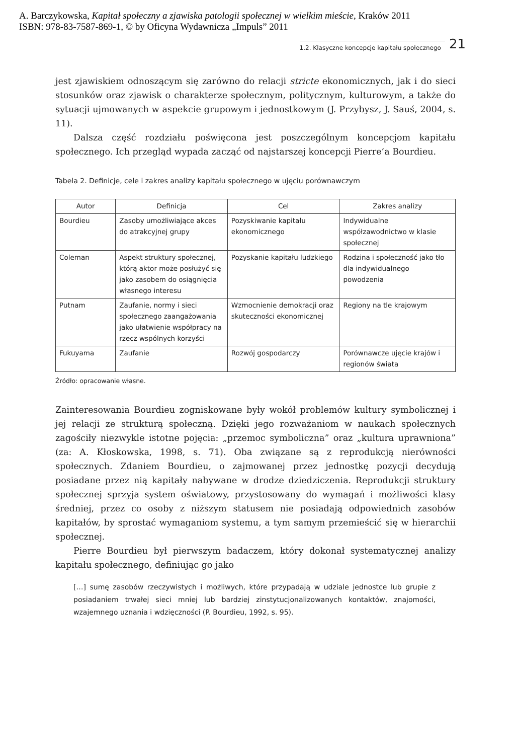A. Barczykowska, Kapitał społeczny a zjawiska patologii społecznej w wielkim mieście, Kraków 2011
ISBN: 978-83-7587-869-1, © by Oficyna Wydawnicza „Impuls” 2011
1.2. Klasyczne koncepcje kapitału społecznego 21
jest zjawiskiem odnoszącym się zarówno do relacji stricte ekonomicznych, jak i do sieci stosunków oraz zjawisk o charakterze społecznym, politycznym, kulturowym, a także do sytuacji ujmowanych w aspekcie grupowym i jednostkowym (J. Przybysz, J. Sauś, 2004, s. 11).
Dalsza część rozdziału poświęcona jest poszczególnym koncepcjom kapitału społecznego. Ich przegląd wypada zacząć od najstarszej koncepcji Pierre’a Bourdieu.
Tabela 2. Definicje, cele i zakres analizy kapitału społecznego w ujęciu porównawczym
| Autor | Definicja | Cel | Zakres analizy |
| --- | --- | --- | --- |
| Bourdieu | Zasoby umożliwiające akces do atrakcyjnej grupy | Pozyskiwanie kapitału ekonomicznego | Indywidualne współzawodnictwo w klasie społecznej |
| Coleman | Aspekt struktury społecznej, którą aktor może posłużyć się jako zasobem do osiągnięcia własnego interesu | Pozyskanie kapitału ludzkiego | Rodzina i społeczność jako tło dla indywidualnego powodzenia |
| Putnam | Zaufanie, normy i sieci społecznego zaangażowania jako ułatwienie współpracy na rzecz wspólnych korzyści | Wzmocnienie demokracji oraz skuteczności ekonomicznej | Regiony na tle krajowym |
| Fukuyama | Zaufanie | Rozwój gospodarczy | Porównawcze ujęcie krajów i regionów świata |
Źródło: opracowanie własne.
Zainteresowania Bourdieu zogniskowane były wokół problemów kultury symbolicznej i jej relacji ze strukturą społeczną. Dzięki jego rozważaniom w naukach społecznych zagościły niezwykle istotne pojęcia: „przemoc symboliczna” oraz „kultura uprawniona” (za: A. Kłoskowska, 1998, s. 71). Oba związane są z reprodukcją nierówności społecznych. Zdaniem Bourdieu, o zajmowanej przez jednostkę pozycji decydują posiadane przez nią kapitały nabywane w drodze dziedziczenia. Reprodukcji struktury społecznej sprzyja system oświatowy, przystosowany do wymagań i możliwości klasy średniej, przez co osoby z niższym statusem nie posiadają odpowiednich zasobów kapitałów, by sprostać wymaganiom systemu, a tym samym przemieścić się w hierarchii społecznej.
Pierre Bourdieu był pierwszym badaczem, który dokonał systematycznej analizy kapitału społecznego, definiując go jako
[…] sumę zasobów rzeczywistych i możliwych, które przypadają w udziale jednostce lub grupie z posiadaniem trwałej sieci mniej lub bardziej zinstytucjonalizowanych kontaktów, znajomości, wzajemnego uznania i wdzięczności (P. Bourdieu, 1992, s. 95).